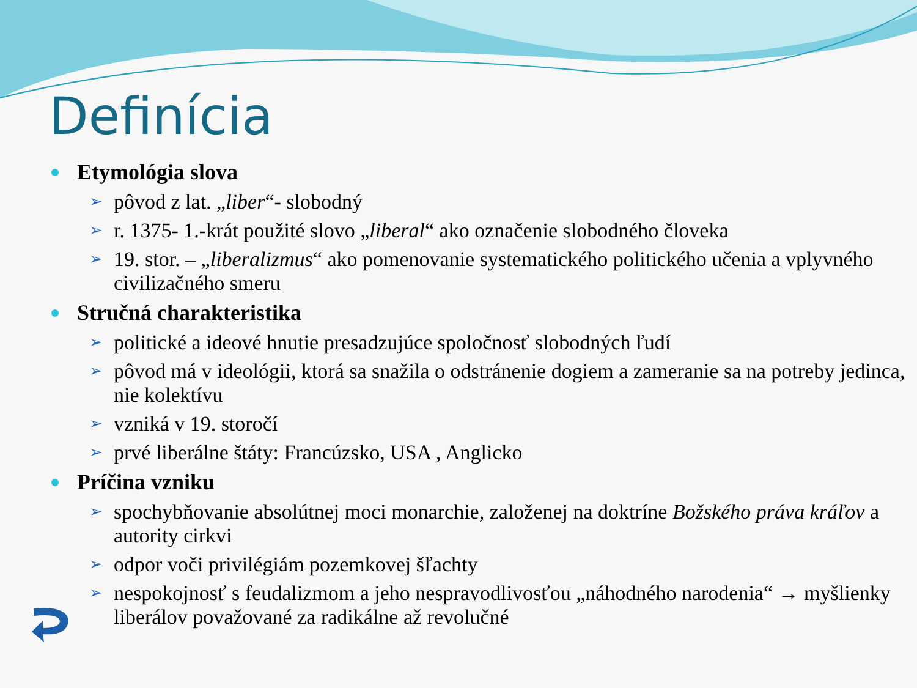Definícia
Etymológia slova
➢ pôvod z lat. „liber“- slobodný
➢ r. 1375- 1.-krát použité slovo „liberal“ ako označenie slobodného človeka
➢ 19. stor. – „liberalizmus“ ako pomenovanie systematického politického učenia a vplyvného civilizačného smeru
Stručná charakteristika
➢ politické a ideové hnutie presadzujúce spoločnosť slobodných ľudí
➢ pôvod má v ideológii, ktorá sa snažila o odstránenie dogiem a zameranie sa na potreby jedinca, nie kolektívu
➢ vzniká v 19. storočí
➢ prvé liberálne štáty: Francúzsko, USA , Anglicko
Príčina vzniku
➢ spochybňovanie absolútnej moci monarchie, založenej na doktríne Božského práva kráľov a autority cirkvi
➢ odpor voči privilégiám pozemkovej šľachty
➢ nespokojnosť s feudalizmom a jeho nespravodlivosťou „náhodného narodenia“ → myšlienky liberálov považované za radikálne až revolučné